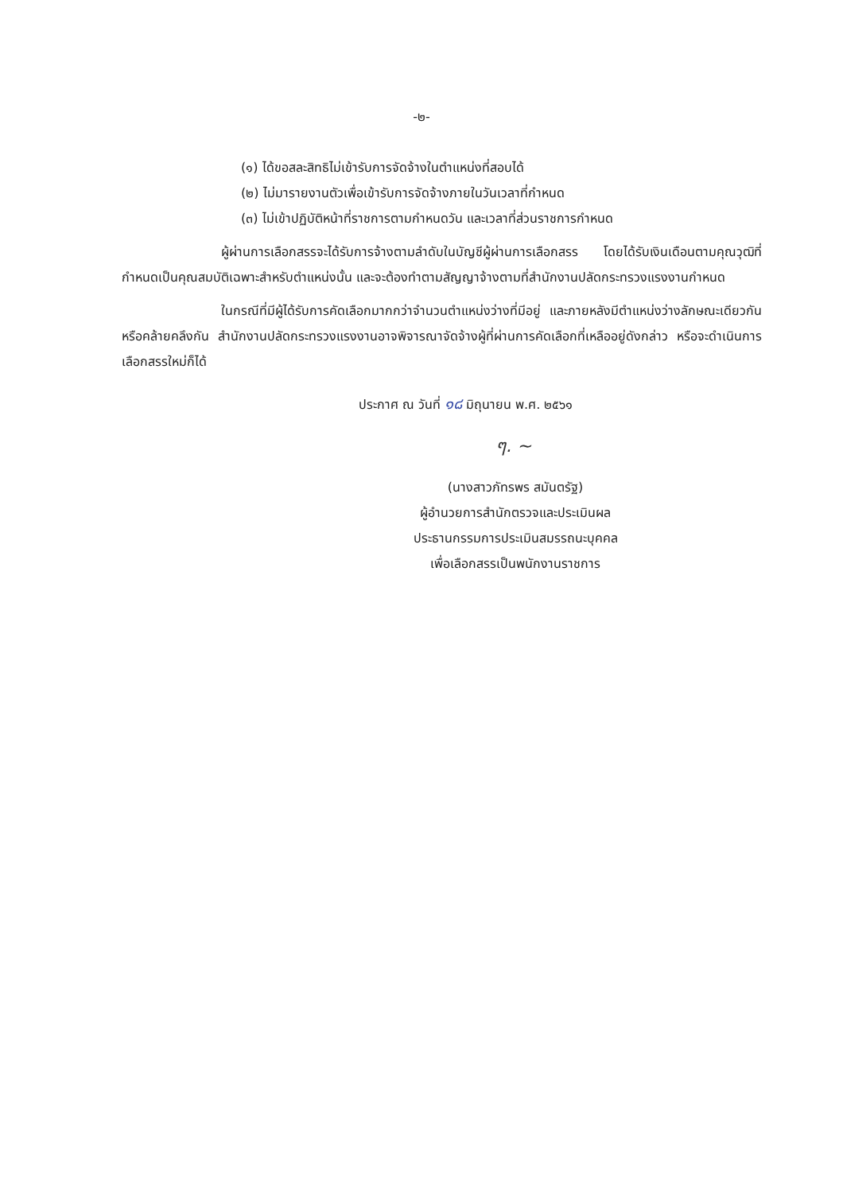-๒-
(๑) ได้ขอสละสิทธิไม่เข้ารับการจัดจ้างในตำแหน่งที่สอบได้
(๒) ไม่มารายงานตัวเพื่อเข้ารับการจัดจ้างภายในวันเวลาที่กำหนด
(๓) ไม่เข้าปฏิบัติหน้าที่ราชการตามกำหนดวัน และเวลาที่ส่วนราชการกำหนด
ผู้ผ่านการเลือกสรรจะได้รับการจ้างตามลำดับในบัญชีผู้ผ่านการเลือกสรร โดยได้รับเงินเดือนตามคุณวุฒิที่กำหนดเป็นคุณสมบัติเฉพาะสำหรับตำแหน่งนั้น และจะต้องทำตามสัญญาจ้างตามที่สำนักงานปลัดกระทรวงแรงงานกำหนด
ในกรณีที่มีผู้ได้รับการคัดเลือกมากกว่าจำนวนตำแหน่งว่างที่มีอยู่ และภายหลังมีตำแหน่งว่างลักษณะเดียวกันหรือคล้ายคลึงกัน สำนักงานปลัดกระทรวงแรงงานอาจพิจารณาจัดจ้างผู้ที่ผ่านการคัดเลือกที่เหลืออยู่ดังกล่าว หรือจะดำเนินการเลือกสรรใหม่ก็ได้
ประกาศ ณ วันที่ ๑๘ มิถุนายน พ.ศ. ๒๕๖๑
ๆ. ~
(นางสาวภัทรพร สมันตรัฐ)
ผู้อำนวยการสำนักตรวจและประเมินผล
ประธานกรรมการประเมินสมรรถนะบุคคล
เพื่อเลือกสรรเป็นพนักงานราชการ